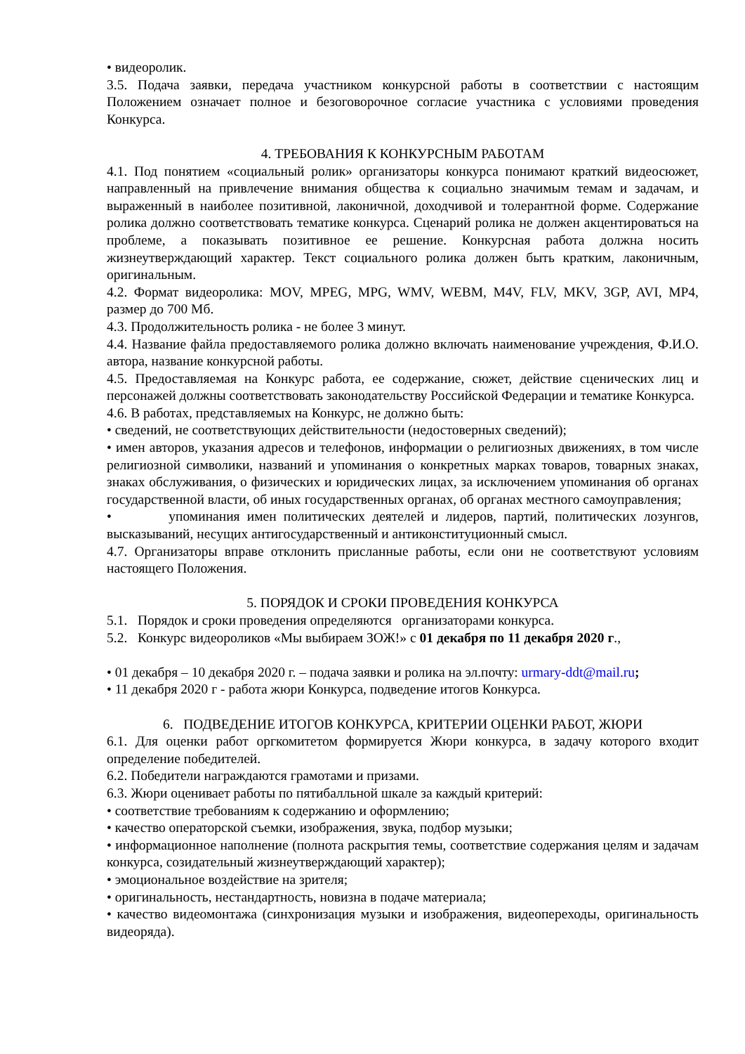• видеоролик.
3.5. Подача заявки, передача участником конкурсной работы в соответствии с настоящим Положением означает полное и безоговорочное согласие участника с условиями проведения Конкурса.
4. ТРЕБОВАНИЯ К КОНКУРСНЫМ РАБОТАМ
4.1. Под понятием «социальный ролик» организаторы конкурса понимают краткий видеосюжет, направленный на привлечение внимания общества к социально значимым темам и задачам, и выраженный в наиболее позитивной, лаконичной, доходчивой и толерантной форме. Содержание ролика должно соответствовать тематике конкурса. Сценарий ролика не должен акцентироваться на проблеме, а показывать позитивное ее решение. Конкурсная работа должна носить жизнеутверждающий характер. Текст социального ролика должен быть кратким, лаконичным, оригинальным.
4.2. Формат видеоролика: MOV, MPEG, MPG, WMV, WEBM, M4V, FLV, MKV, 3GP, AVI, MP4, размер до 700 Мб.
4.3. Продолжительность ролика - не более 3 минут.
4.4. Название файла предоставляемого ролика должно включать наименование учреждения, Ф.И.О. автора, название конкурсной работы.
4.5. Предоставляемая на Конкурс работа, ее содержание, сюжет, действие сценических лиц и персонажей должны соответствовать законодательству Российской Федерации и тематике Конкурса.
4.6. В работах, представляемых на Конкурс, не должно быть:
• сведений, не соответствующих действительности (недостоверных сведений);
• имен авторов, указания адресов и телефонов, информации о религиозных движениях, в том числе религиозной символики, названий и упоминания о конкретных марках товаров, товарных знаках, знаках обслуживания, о физических и юридических лицах, за исключением упоминания об органах государственной власти, об иных государственных органах, об органах местного самоуправления;
• упоминания имен политических деятелей и лидеров, партий, политических лозунгов, высказываний, несущих антигосударственный и антиконституционный смысл.
4.7. Организаторы вправе отклонить присланные работы, если они не соответствуют условиям настоящего Положения.
5. ПОРЯДОК И СРОКИ ПРОВЕДЕНИЯ КОНКУРСА
5.1. Порядок и сроки проведения определяются организаторами конкурса.
5.2. Конкурс видеороликов «Мы выбираем ЗОЖ!» с 01 декабря по 11 декабря 2020 г.,
• 01 декабря – 10 декабря 2020 г. – подача заявки и ролика на эл.почту: urmary-ddt@mail.ru;
• 11 декабря 2020 г - работа жюри Конкурса, подведение итогов Конкурса.
6. ПОДВЕДЕНИЕ ИТОГОВ КОНКУРСА, КРИТЕРИИ ОЦЕНКИ РАБОТ, ЖЮРИ
6.1. Для оценки работ оргкомитетом формируется Жюри конкурса, в задачу которого входит определение победителей.
6.2. Победители награждаются грамотами и призами.
6.3. Жюри оценивает работы по пятибалльной шкале за каждый критерий:
• соответствие требованиям к содержанию и оформлению;
• качество операторской съемки, изображения, звука, подбор музыки;
• информационное наполнение (полнота раскрытия темы, соответствие содержания целям и задачам конкурса, созидательный жизнеутверждающий характер);
• эмоциональное воздействие на зрителя;
• оригинальность, нестандартность, новизна в подаче материала;
• качество видеомонтажа (синхронизация музыки и изображения, видеопереходы, оригинальность видеоряда).